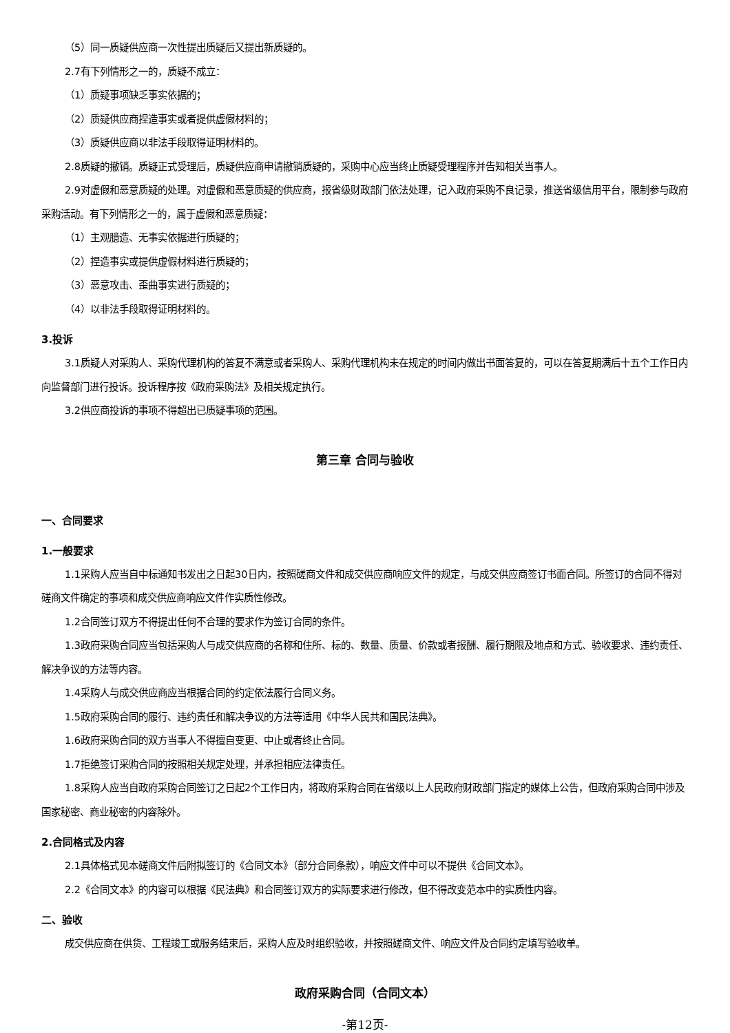（5）同一质疑供应商一次性提出质疑后又提出新质疑的。
2.7有下列情形之一的，质疑不成立：
（1）质疑事项缺乏事实依据的；
（2）质疑供应商捏造事实或者提供虚假材料的；
（3）质疑供应商以非法手段取得证明材料的。
2.8质疑的撤销。质疑正式受理后，质疑供应商申请撤销质疑的，采购中心应当终止质疑受理程序并告知相关当事人。
2.9对虚假和恶意质疑的处理。对虚假和恶意质疑的供应商，报省级财政部门依法处理，记入政府采购不良记录，推送省级信用平台，限制参与政府采购活动。有下列情形之一的，属于虚假和恶意质疑：
（1）主观臆造、无事实依据进行质疑的；
（2）捏造事实或提供虚假材料进行质疑的；
（3）恶意攻击、歪曲事实进行质疑的；
（4）以非法手段取得证明材料的。
3.投诉
3.1质疑人对采购人、采购代理机构的答复不满意或者采购人、采购代理机构未在规定的时间内做出书面答复的，可以在答复期满后十五个工作日内向监督部门进行投诉。投诉程序按《政府采购法》及相关规定执行。
3.2供应商投诉的事项不得超出已质疑事项的范围。
第三章 合同与验收
一、合同要求
1.一般要求
1.1采购人应当自中标通知书发出之日起30日内，按照磋商文件和成交供应商响应文件的规定，与成交供应商签订书面合同。所签订的合同不得对磋商文件确定的事项和成交供应商响应文件作实质性修改。
1.2合同签订双方不得提出任何不合理的要求作为签订合同的条件。
1.3政府采购合同应当包括采购人与成交供应商的名称和住所、标的、数量、质量、价款或者报酬、履行期限及地点和方式、验收要求、违约责任、解决争议的方法等内容。
1.4采购人与成交供应商应当根据合同的约定依法履行合同义务。
1.5政府采购合同的履行、违约责任和解决争议的方法等适用《中华人民共和国民法典》。
1.6政府采购合同的双方当事人不得擅自变更、中止或者终止合同。
1.7拒绝签订采购合同的按照相关规定处理，并承担相应法律责任。
1.8采购人应当自政府采购合同签订之日起2个工作日内，将政府采购合同在省级以上人民政府财政部门指定的媒体上公告，但政府采购合同中涉及国家秘密、商业秘密的内容除外。
2.合同格式及内容
2.1具体格式见本磋商文件后附拟签订的《合同文本》（部分合同条款），响应文件中可以不提供《合同文本》。
2.2《合同文本》的内容可以根据《民法典》和合同签订双方的实际要求进行修改，但不得改变范本中的实质性内容。
二、验收
成交供应商在供货、工程竣工或服务结束后，采购人应及时组织验收，并按照磋商文件、响应文件及合同约定填写验收单。
政府采购合同（合同文本）
-第12页-